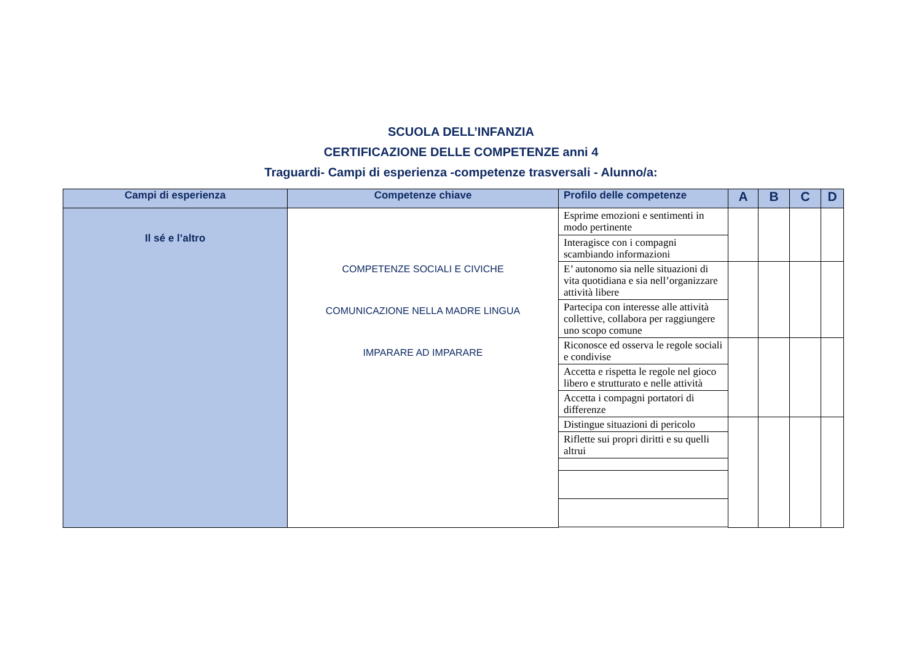SCUOLA DELL’INFANZIA
CERTIFICAZIONE DELLE COMPETENZE anni 4
Traguardi- Campi di esperienza -competenze trasversali - Alunno/a:
| Campi di esperienza | Competenze chiave | Profilo delle competenze | A | B | C | D |
| --- | --- | --- | --- | --- | --- | --- |
| Il sé e l’altro | COMPETENZE SOCIALI E CIVICHE COMUNICAZIONE NELLA MADRE LINGUA IMPARARE AD IMPARARE | Esprime emozioni e sentimenti in modo pertinente | | | | |
| | | Interagisce con i compagni scambiando informazioni | | | | |
| | | E’ autonomo sia nelle situazioni di vita quotidiana e sia nell’organizzare attività libere | | | | |
| | | Partecipa con interesse alle attività collettive, collabora per raggiungere uno scopo comune | | | | |
| | | Riconosce ed osserva le regole sociali e condivise | | | | |
| | | Accetta e rispetta le regole nel gioco libero e strutturato e nelle attività | | | | |
| | | Accetta i compagni portatori di differenze | | | | |
| | | Distingue situazioni di pericolo | | | | |
| | | Riflette sui propri diritti e su quelli altrui | | | | |